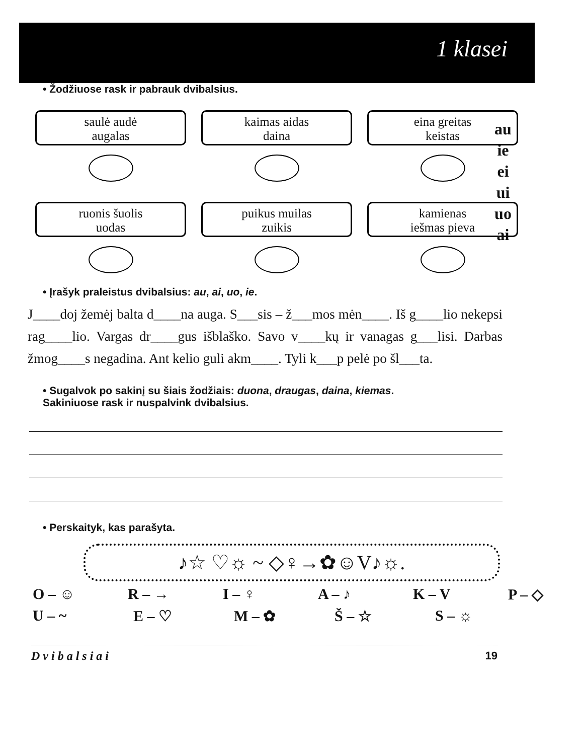1 klasei
• Žodžiuose rask ir pabrauk dvibalsius.
saulė audė
augalas
kaimas aidas
daina
eina greitas
keistas
ruonis šuolis
uodas
puikus muilas
zuikis
kamienas
iešmas pieva
au
ie
ei
ui
uo
ai
• Įrašyk praleistus dvibalsius: au, ai, uo, ie.
J____doj žemėj balta d____na auga. S___sis – ž___mos mėn____. Iš g____lio nekepsi rag____lio. Vargas dr____gus išblaško. Savo v____kų ir vanagas g___lisi. Darbas žmog____s negadina. Ant kelio guli akm____. Tyli k___p pelė po šl___ta.
• Sugalvok po sakinį su šiais žodžiais: duona, draugas, daina, kiemas.
Sakiniuose rask ir nuspalvink dvibalsius.
• Perskaityk, kas parašyta.
♪☆ ♡☼ ~ ◇♀→✿☺V♪☼.
O – ☺ R – → I – ♀ A – ♪ K – V P – ◇
U – ~ E – ♡ M – ✿ Š – ☆ S – ☼
Dvibalsiai 19